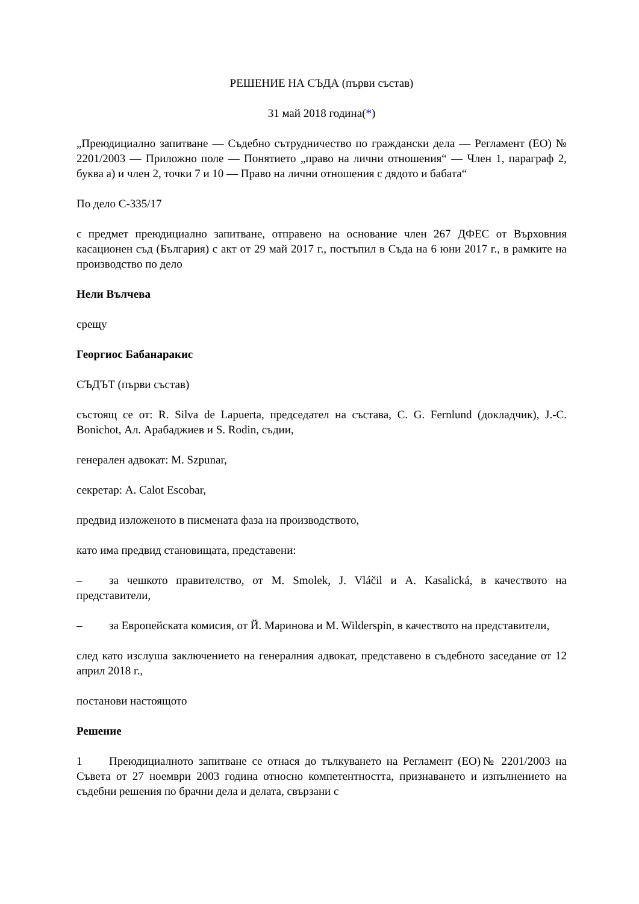РЕШЕНИЕ НА СЪДА (първи състав)
31 май 2018 година(*)
„Преюдициално запитване — Съдебно сътрудничество по граждански дела — Регламент (ЕО) № 2201/2003 — Приложно поле — Понятието „право на лични отношения“ — Член 1, параграф 2, буква а) и член 2, точки 7 и 10 — Право на лични отношения с дядото и бабата“
По дело C-335/17
с предмет преюдициално запитване, отправено на основание член 267 ДФЕС от Върховния касационен съд (България) с акт от 29 май 2017 г., постъпил в Съда на 6 юни 2017 г., в рамките на производство по дело
Нели Вълчева
срещу
Георгиос Бабанаракис
СЪДЪТ (първи състав)
състоящ се от: R. Silva de Lapuerta, председател на състава, C. G. Fernlund (докладчик), J.-C. Bonichot, Ал. Арабаджиев и S. Rodin, съдии,
генерален адвокат: M. Szpunar,
секретар: A. Calot Escobar,
предвид изложеното в писмената фаза на производството,
като има предвид становищата, представени:
– за чешкото правителство, от M. Smolek, J. Vláčil и A. Kasalická, в качеството на представители,
– за Европейската комисия, от Й. Маринова и M. Wilderspin, в качеството на представители,
след като изслуша заключението на генералния адвокат, представено в съдебното заседание от 12 април 2018 г.,
постанови настоящото
Решение
1 Преюдициалното запитване се отнася до тълкуването на Регламент (ЕО)№ 2201/2003 на Съвета от 27 ноември 2003 година относно компетентността, признаването и изпълнението на съдебни решения по брачни дела и делата, свързани с